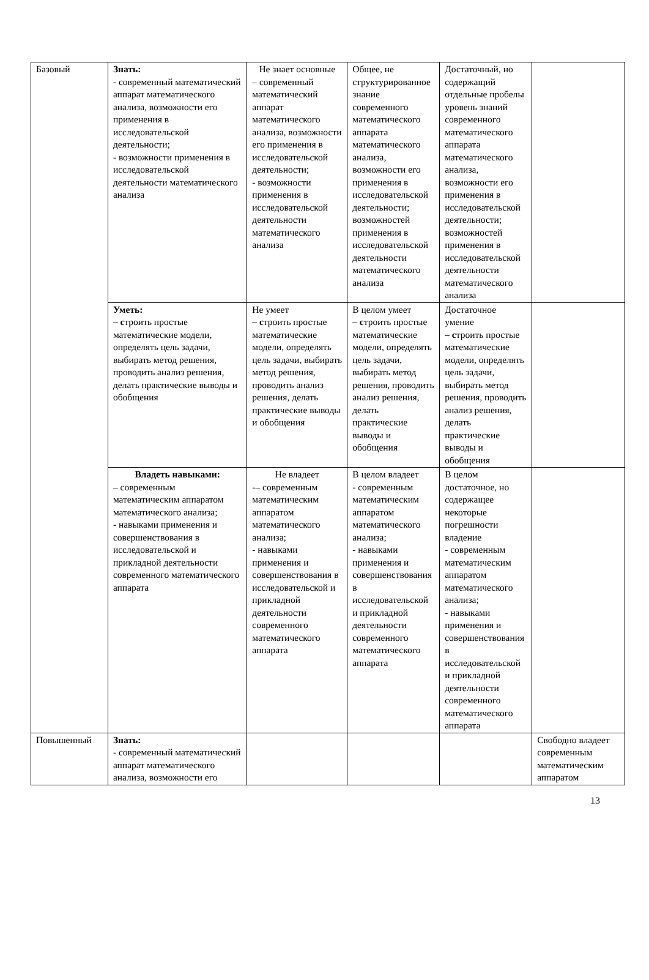| Базовый | Знать: - современный математический аппарат математического анализа, возможности его применения в исследовательской деятельности; - возможности применения в исследовательской деятельности математического анализа | Не знает основные – современный математический аппарат математического анализа, возможности его применения в исследовательской деятельности; - возможности применения в исследовательской деятельности математического анализа | Общее, не структурированное знание современного математического аппарата математического анализа, возможности его применения в исследовательской деятельности; возможностей применения в исследовательской деятельности математического анализа | Достаточный, но содержащий отдельные пробелы уровень знаний современного математического аппарата математического анализа, возможности его применения в исследовательской деятельности; возможностей применения в исследовательской деятельности математического анализа | |
| | Уметь: – с троить простые математические модели, определять цель задачи, выбирать метод решения, проводить анализ решения, делать практические выводы и обобщения | Не умеет – с троить простые математические модели, определять цель задачи, выбирать метод решения, проводить анализ решения, делать практические выводы и обобщения | В целом умеет – с троить простые математические модели, определять цель задачи, выбирать метод решения, проводить анализ решения, делать практические выводы и обобщения | Достаточное умение – с троить простые математические модели, определять цель задачи, выбирать метод решения, проводить анализ решения, делать практические выводы и обобщения | |
| | Владеть навыками: – современным математическим аппаратом математического анализа; - навыками применения и совершенствования в исследовательской и прикладной деятельности современного математического аппарата | Не владеет -– современным математическим аппаратом математического анализа; - навыками применения и совершенствования в исследовательской и прикладной деятельности современного математического аппарата | В целом владеет - современным математическим аппаратом математического анализа; - навыками применения и совершенствования в исследовательской и прикладной деятельности современного математического аппарата | В целом достаточное, но содержащее некоторые погрешности владение - современным математическим аппаратом математического анализа; - навыками применения и совершенствования в исследовательской и прикладной деятельности современного математического аппарата | |
| Повышенный | Знать: - современный математический аппарат математического анализа, возможности его | | | | Свободно владеет современным математическим аппаратом |
13